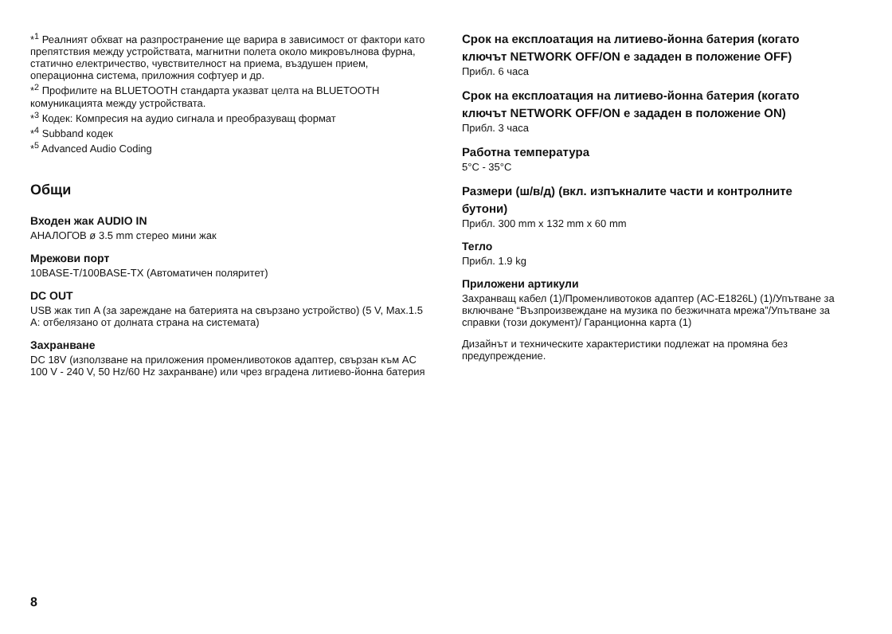*<sup>1</sup> Реалният обхват на разпространение ще варира в зависимост от фактори като препятствия между устройствата, магнитни полета около микровълнова фурна, статично електричество, чувствителност на приема, въздушен прием, операционна система, приложния софтуер и др.
*<sup>2</sup> Профилите на BLUETOOTH стандарта указват целта на BLUETOOTH комуникацията между устройствата.
*<sup>3</sup> Кодек: Компресия на аудио сигнала и преобразуващ формат
*<sup>4</sup> Subband кодек
*<sup>5</sup> Advanced Audio Coding
Общи
Входен жак AUDIO IN
АНАЛОГОВ ø 3.5 mm стерео мини жак
Мрежови порт
10BASE-T/100BASE-TX (Автоматичен поляритет)
DC OUT
USB жак тип A (за зареждане на батерията на свързано устройство) (5 V, Max.1.5 A: отбелязано от долната страна на системата)
Захранване
DC 18V (използване на приложения променливотоков адаптер, свързан към AC 100 V - 240 V, 50 Hz/60 Hz захранване) или чрез вградена литиево-йонна батерия
Срок на експлоатация на литиево-йонна батерия (когато ключът NETWORK OFF/ON е зададен в положение OFF)
Прибл. 6 часа
Срок на експлоатация на литиево-йонна батерия (когато ключът NETWORK OFF/ON е зададен в положение ON)
Прибл. 3 часа
Работна температура
5°C - 35°C
Размери (ш/в/д) (вкл. изпъкналите части и контролните бутони)
Прибл. 300 mm x 132 mm x 60 mm
Тегло
Прибл. 1.9 kg
Приложени артикули
Захранващ кабел (1)/Променливотоков адаптер (AC-E1826L) (1)/Упътване за включване “Възпроизвеждане на музика по безжичната мрежа”/Упътване за справки (този документ)/ Гаранционна карта (1)
Дизайнът и техническите характеристики подлежат на промяна без предупреждение.
8